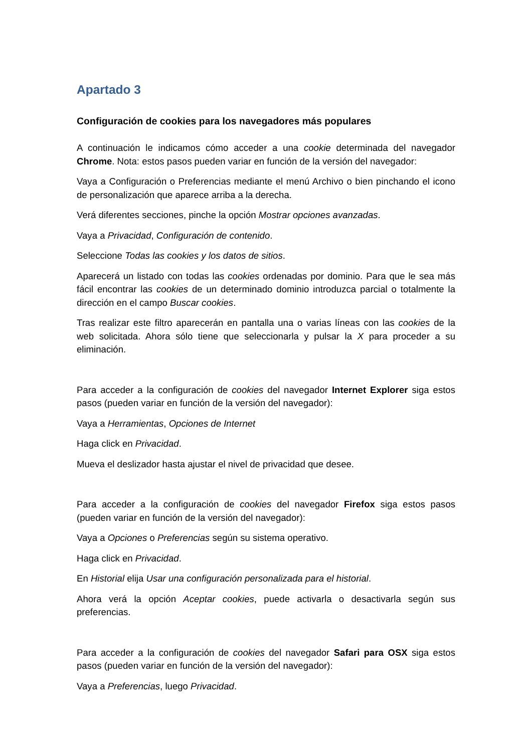Apartado 3
Configuración de cookies para los navegadores más populares
A continuación le indicamos cómo acceder a una cookie determinada del navegador Chrome. Nota: estos pasos pueden variar en función de la versión del navegador:
Vaya a Configuración o Preferencias mediante el menú Archivo o bien pinchando el icono de personalización que aparece arriba a la derecha.
Verá diferentes secciones, pinche la opción Mostrar opciones avanzadas.
Vaya a Privacidad, Configuración de contenido.
Seleccione Todas las cookies y los datos de sitios.
Aparecerá un listado con todas las cookies ordenadas por dominio. Para que le sea más fácil encontrar las cookies de un determinado dominio introduzca parcial o totalmente la dirección en el campo Buscar cookies.
Tras realizar este filtro aparecerán en pantalla una o varias líneas con las cookies de la web solicitada. Ahora sólo tiene que seleccionarla y pulsar la X para proceder a su eliminación.
Para acceder a la configuración de cookies del navegador Internet Explorer siga estos pasos (pueden variar en función de la versión del navegador):
Vaya a Herramientas, Opciones de Internet
Haga click en Privacidad.
Mueva el deslizador hasta ajustar el nivel de privacidad que desee.
Para acceder a la configuración de cookies del navegador Firefox siga estos pasos (pueden variar en función de la versión del navegador):
Vaya a Opciones o Preferencias según su sistema operativo.
Haga click en Privacidad.
En Historial elija Usar una configuración personalizada para el historial.
Ahora verá la opción Aceptar cookies, puede activarla o desactivarla según sus preferencias.
Para acceder a la configuración de cookies del navegador Safari para OSX siga estos pasos (pueden variar en función de la versión del navegador):
Vaya a Preferencias, luego Privacidad.